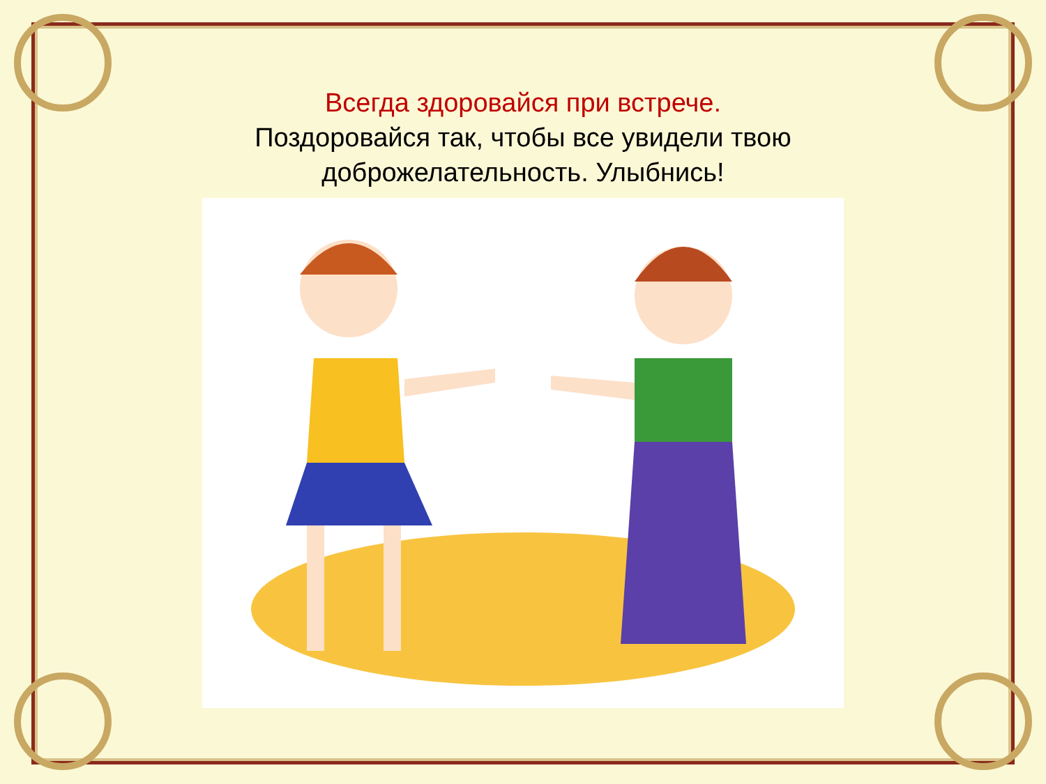Всегда здоровайся при встрече.
Поздоровайся так, чтобы все увидели твою
доброжелательность. Улыбнись!